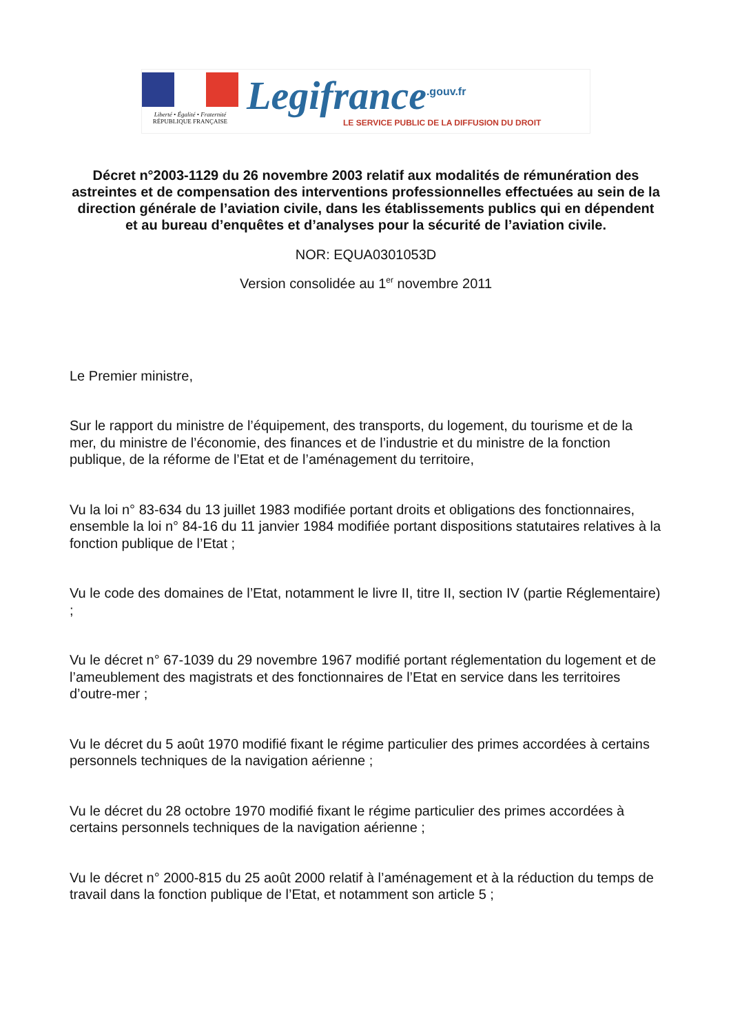Liberté • Égalité • Fraternité
RÉPUBLIQUE FRANÇAISE
Legifrance<sup>.gouv.fr</sup>
LE SERVICE PUBLIC DE LA DIFFUSION DU DROIT
Décret n°2003-1129 du 26 novembre 2003 relatif aux modalités de rémunération des astreintes et de compensation des interventions professionnelles effectuées au sein de la direction générale de l’aviation civile, dans les établissements publics qui en dépendent et au bureau d’enquêtes et d’analyses pour la sécurité de l’aviation civile.
NOR: EQUA0301053D
Version consolidée au 1<sup>er</sup> novembre 2011
Le Premier ministre,
Sur le rapport du ministre de l’équipement, des transports, du logement, du tourisme et de la mer, du ministre de l’économie, des finances et de l’industrie et du ministre de la fonction publique, de la réforme de l’Etat et de l’aménagement du territoire,
Vu la loi n° 83-634 du 13 juillet 1983 modifiée portant droits et obligations des fonctionnaires, ensemble la loi n° 84-16 du 11 janvier 1984 modifiée portant dispositions statutaires relatives à la fonction publique de l’Etat ;
Vu le code des domaines de l’Etat, notamment le livre II, titre II, section IV (partie Réglementaire) ;
Vu le décret n° 67-1039 du 29 novembre 1967 modifié portant réglementation du logement et de l’ameublement des magistrats et des fonctionnaires de l’Etat en service dans les territoires d’outre-mer ;
Vu le décret du 5 août 1970 modifié fixant le régime particulier des primes accordées à certains personnels techniques de la navigation aérienne ;
Vu le décret du 28 octobre 1970 modifié fixant le régime particulier des primes accordées à certains personnels techniques de la navigation aérienne ;
Vu le décret n° 2000-815 du 25 août 2000 relatif à l’aménagement et à la réduction du temps de travail dans la fonction publique de l’Etat, et notamment son article 5 ;